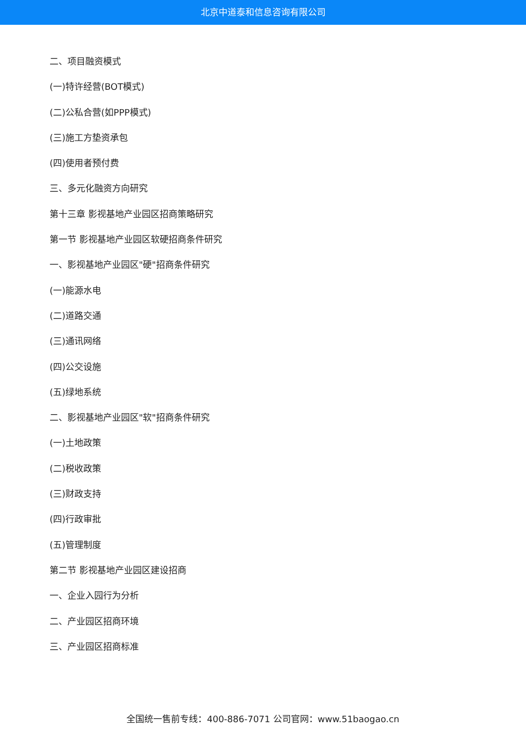北京中道泰和信息咨询有限公司
二、项目融资模式
(一)特许经营(BOT模式)
(二)公私合营(如PPP模式)
(三)施工方垫资承包
(四)使用者预付费
三、多元化融资方向研究
第十三章 影视基地产业园区招商策略研究
第一节 影视基地产业园区软硬招商条件研究
一、影视基地产业园区"硬"招商条件研究
(一)能源水电
(二)道路交通
(三)通讯网络
(四)公交设施
(五)绿地系统
二、影视基地产业园区"软"招商条件研究
(一)土地政策
(二)税收政策
(三)财政支持
(四)行政审批
(五)管理制度
第二节 影视基地产业园区建设招商
一、企业入园行为分析
二、产业园区招商环境
三、产业园区招商标准
全国统一售前专线：400-886-7071 公司官网：www.51baogao.cn